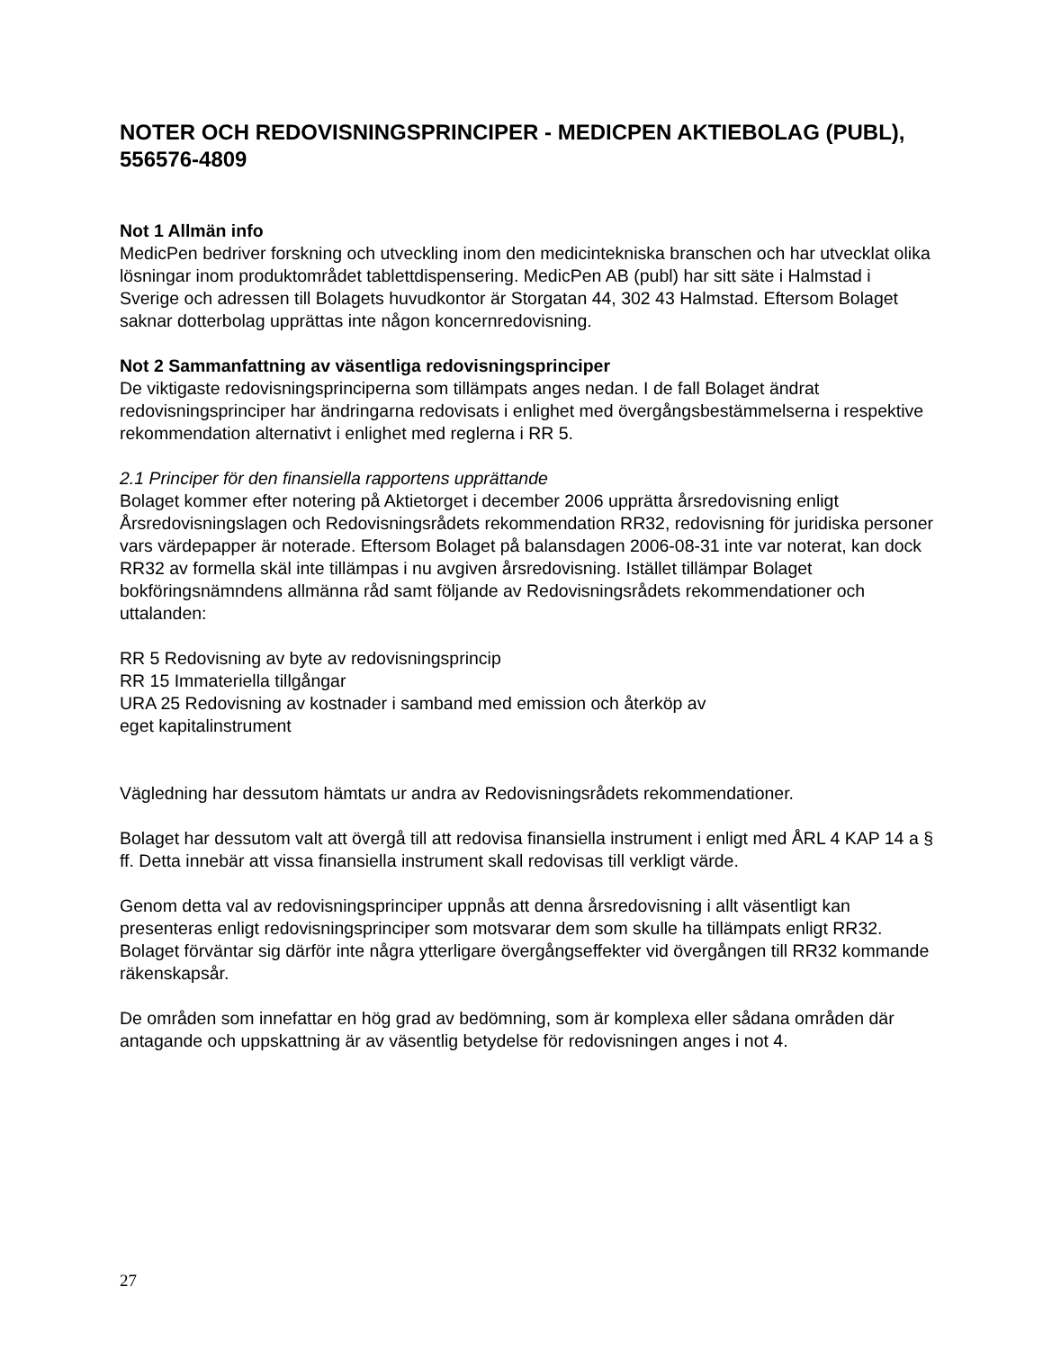NOTER OCH REDOVISNINGSPRINCIPER - MEDICPEN AKTIEBOLAG (PUBL), 556576-4809
Not 1 Allmän info
MedicPen bedriver forskning och utveckling inom den medicintekniska branschen och har utvecklat olika lösningar inom produktområdet tablettdispensering. MedicPen AB (publ) har sitt säte i Halmstad i Sverige och adressen till Bolagets huvudkontor är Storgatan 44, 302 43 Halmstad. Eftersom Bolaget saknar dotterbolag upprättas inte någon koncernredovisning.
Not 2 Sammanfattning av väsentliga redovisningsprinciper
De viktigaste redovisningsprinciperna som tillämpats anges nedan. I de fall Bolaget ändrat redovisningsprinciper har ändringarna redovisats i enlighet med övergångsbestämmelserna i respektive rekommendation alternativt i enlighet med reglerna i RR 5.
2.1 Principer för den finansiella rapportens upprättande
Bolaget kommer efter notering på Aktietorget i december 2006 upprätta årsredovisning enligt Årsredovisningslagen och Redovisningsrådets rekommendation RR32, redovisning för juridiska personer vars värdepapper är noterade. Eftersom Bolaget på balansdagen 2006-08-31 inte var noterat, kan dock RR32 av formella skäl inte tillämpas i nu avgiven årsredovisning. Istället tillämpar Bolaget bokföringsnämndens allmänna råd samt följande av Redovisningsrådets rekommendationer och uttalanden:
RR 5 Redovisning av byte av redovisningsprincip
RR 15 Immateriella tillgångar
URA 25 Redovisning av kostnader i samband med emission och återköp av
eget kapitalinstrument
Vägledning har dessutom hämtats ur andra av Redovisningsrådets rekommendationer.
Bolaget har dessutom valt att övergå till att redovisa finansiella instrument i enligt med ÅRL 4 KAP 14 a § ff. Detta innebär att vissa finansiella instrument skall redovisas till verkligt värde.
Genom detta val av redovisningsprinciper uppnås att denna årsredovisning i allt väsentligt kan presenteras enligt redovisningsprinciper som motsvarar dem som skulle ha tillämpats enligt RR32. Bolaget förväntar sig därför inte några ytterligare övergångseffekter vid övergången till RR32 kommande räkenskapsår.
De områden som innefattar en hög grad av bedömning, som är komplexa eller sådana områden där antagande och uppskattning är av väsentlig betydelse för redovisningen anges i not 4.
27